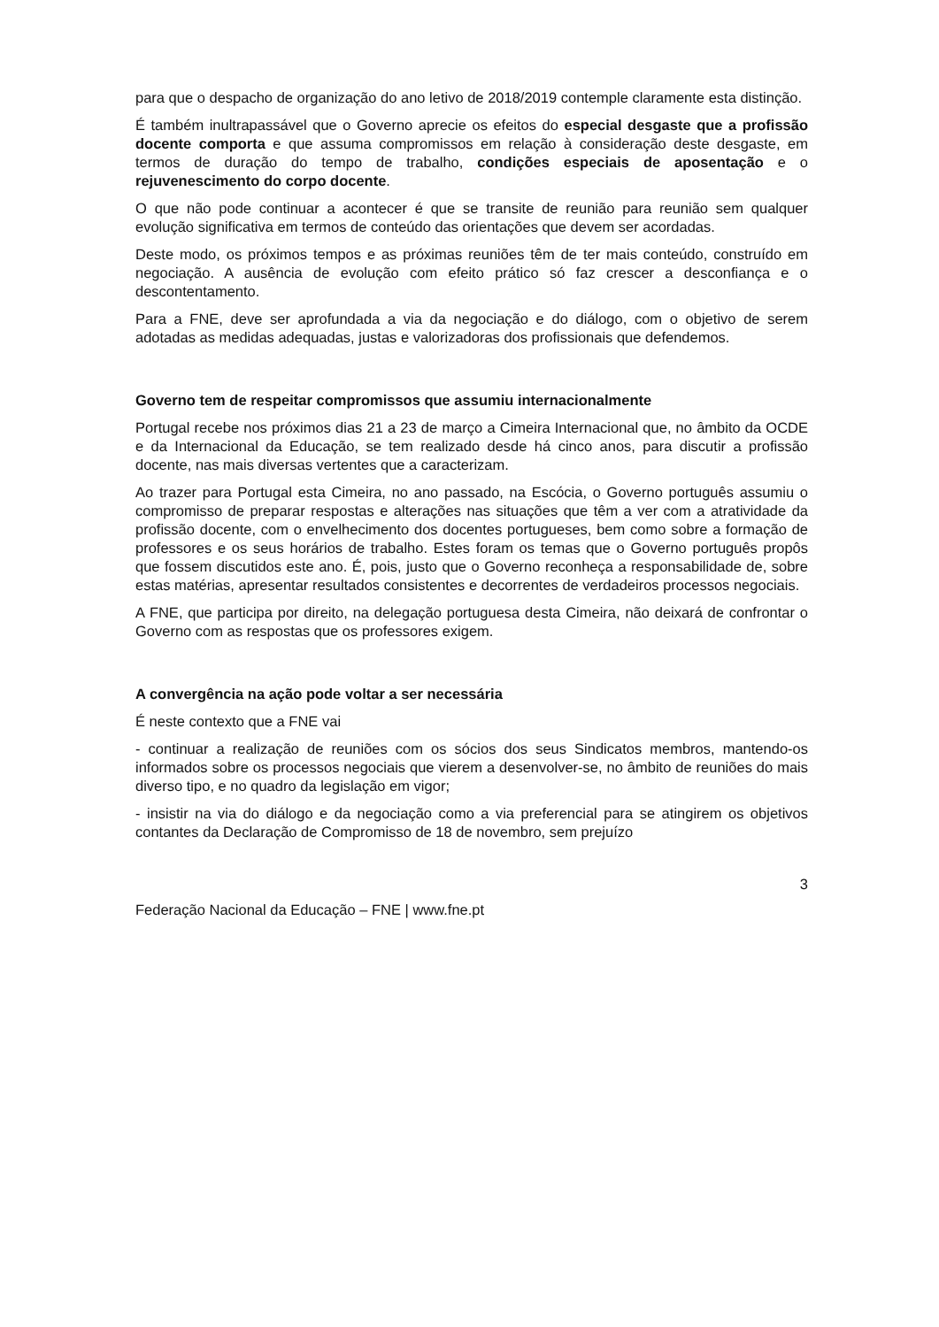para que o despacho de organização do ano letivo de 2018/2019 contemple claramente esta distinção.
É também inultrapassável que o Governo aprecie os efeitos do especial desgaste que a profissão docente comporta e que assuma compromissos em relação à consideração deste desgaste, em termos de duração do tempo de trabalho, condições especiais de aposentação e o rejuvenescimento do corpo docente.
O que não pode continuar a acontecer é que se transite de reunião para reunião sem qualquer evolução significativa em termos de conteúdo das orientações que devem ser acordadas.
Deste modo, os próximos tempos e as próximas reuniões têm de ter mais conteúdo, construído em negociação. A ausência de evolução com efeito prático só faz crescer a desconfiança e o descontentamento.
Para a FNE, deve ser aprofundada a via da negociação e do diálogo, com o objetivo de serem adotadas as medidas adequadas, justas e valorizadoras dos profissionais que defendemos.
Governo tem de respeitar compromissos que assumiu internacionalmente
Portugal recebe nos próximos dias 21 a 23 de março a Cimeira Internacional que, no âmbito da OCDE e da Internacional da Educação, se tem realizado desde há cinco anos, para discutir a profissão docente, nas mais diversas vertentes que a caracterizam.
Ao trazer para Portugal esta Cimeira, no ano passado, na Escócia, o Governo português assumiu o compromisso de preparar respostas e alterações nas situações que têm a ver com a atratividade da profissão docente, com o envelhecimento dos docentes portugueses, bem como sobre a formação de professores e os seus horários de trabalho. Estes foram os temas que o Governo português propôs que fossem discutidos este ano. É, pois, justo que o Governo reconheça a responsabilidade de, sobre estas matérias, apresentar resultados consistentes e decorrentes de verdadeiros processos negociais.
A FNE, que participa por direito, na delegação portuguesa desta Cimeira, não deixará de confrontar o Governo com as respostas que os professores exigem.
A convergência na ação pode voltar a ser necessária
É neste contexto que a FNE vai
- continuar a realização de reuniões com os sócios dos seus Sindicatos membros, mantendo-os informados sobre os processos negociais que vierem a desenvolver-se, no âmbito de reuniões do mais diverso tipo, e no quadro da legislação em vigor;
- insistir na via do diálogo e da negociação como a via preferencial para se atingirem os objetivos contantes da Declaração de Compromisso de 18 de novembro, sem prejuízo
3
Federação Nacional da Educação – FNE | www.fne.pt